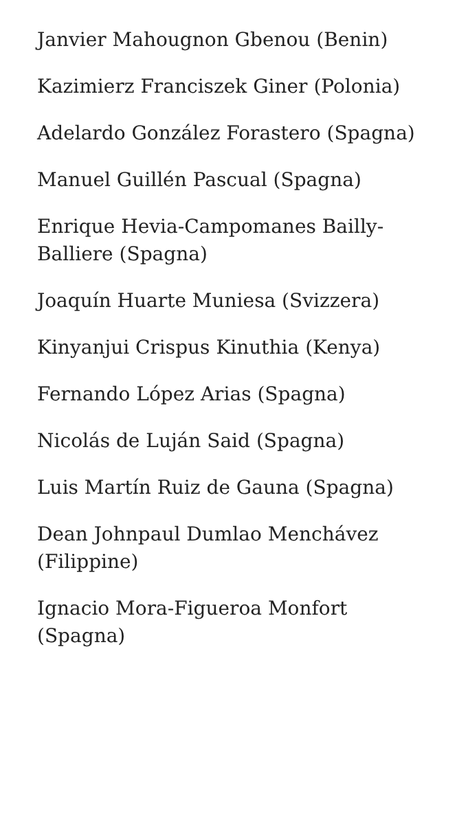Janvier Mahougnon Gbenou (Benin)
Kazimierz Franciszek Giner (Polonia)
Adelardo González Forastero (Spagna)
Manuel Guillén Pascual (Spagna)
Enrique Hevia-Campomanes Bailly-Balliere (Spagna)
Joaquín Huarte Muniesa (Svizzera)
Kinyanjui Crispus Kinuthia (Kenya)
Fernando López Arias (Spagna)
Nicolás de Luján Said (Spagna)
Luis Martín Ruiz de Gauna (Spagna)
Dean Johnpaul Dumlao Menchávez (Filippine)
Ignacio Mora-Figueroa Monfort (Spagna)